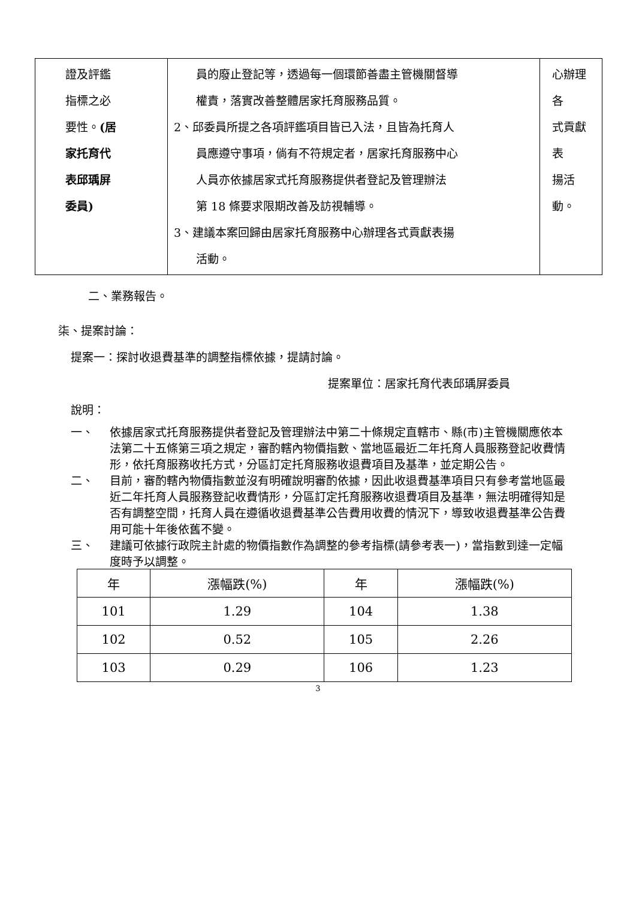| 證及評鑑 指標之必 要性。 (居 家托育代 表邱瑀屏 委員) | 員的廢止登記等，透過每一個環節善盡主管機關督導 權責，落實改善整體居家托育服務品質。 2、邱委員所提之各項評鑑項目皆已入法，且皆為托育人 員應遵守事項，倘有不符規定者，居家托育服務中心 人員亦依據居家式托育服務提供者登記及管理辦法 第 18 條要求限期改善及訪視輔導。 3、建議本案回歸由居家托育服務中心辦理各式貢獻表揚 活動。 | 心辦理各 式貢獻表 揚活動。 |
二、業務報告。
柒、提案討論：
提案一：探討收退費基準的調整指標依據，提請討論。
提案單位：居家托育代表邱瑀屏委員
說明：
一、 依據居家式托育服務提供者登記及管理辦法中第二十條規定直轄市、縣(市)主管機關應依本法第二十五條第三項之規定，審酌轄內物價指數、當地區最近二年托育人員服務登記收費情形，依托育服務收托方式，分區訂定托育服務收退費項目及基準，並定期公告。
二、 目前，審酌轄內物價指數並沒有明確說明審酌依據，因此收退費基準項目只有參考當地區最近二年托育人員服務登記收費情形，分區訂定托育服務收退費項目及基準，無法明確得知是否有調整空間，托育人員在遵循收退費基準公告費用收費的情況下，導致收退費基準公告費用可能十年後依舊不變。
三、 建議可依據行政院主計處的物價指數作為調整的參考指標(請參考表一)，當指數到達一定幅度時予以調整。
| 年 | 漲幅跌(%) | 年 | 漲幅跌(%) |
| --- | --- | --- | --- |
| 101 | 1.29 | 104 | 1.38 |
| 102 | 0.52 | 105 | 2.26 |
| 103 | 0.29 | 106 | 1.23 |
3